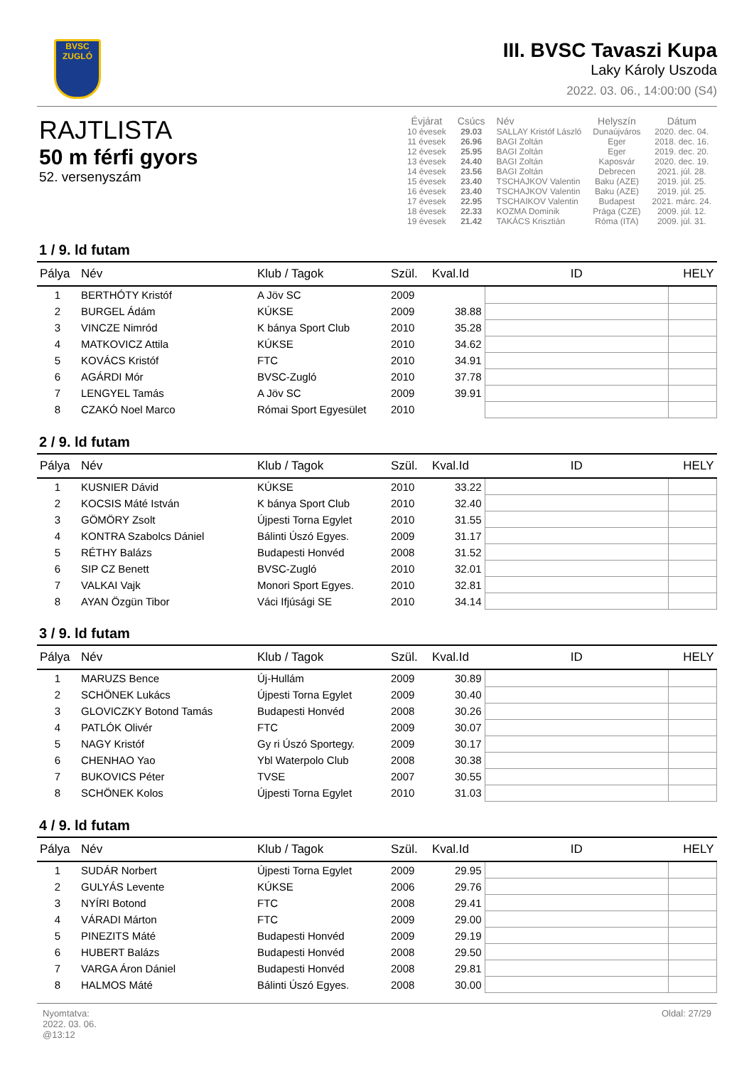BVSC
ZUGLÓ
III. BVSC Tavaszi Kupa
Laky Károly Uszoda
2022. 03. 06., 14:00:00 (S4)
RAJTLISTA
50 m férfi gyors
52. versenyszám
| Évjárat | Csúcs | Név | Helyszín | Dátum |
| --- | --- | --- | --- | --- |
| 10 évesek | 29.03 | SALLAY Kristóf László | Dunaújváros | 2020. dec. 04. |
| 11 évesek | 26.96 | BAGI Zoltán | Eger | 2018. dec. 16. |
| 12 évesek | 25.95 | BAGI Zoltán | Eger | 2019. dec. 20. |
| 13 évesek | 24.40 | BAGI Zoltán | Kaposvár | 2020. dec. 19. |
| 14 évesek | 23.56 | BAGI Zoltán | Debrecen | 2021. júl. 28. |
| 15 évesek | 23.40 | TSCHAJKOV Valentin | Baku (AZE) | 2019. júl. 25. |
| 16 évesek | 23.40 | TSCHAJKOV Valentin | Baku (AZE) | 2019. júl. 25. |
| 17 évesek | 22.95 | TSCHAIKOV Valentin | Budapest | 2021. márc. 24. |
| 18 évesek | 22.33 | KOZMA Dominik | Prága (CZE) | 2009. júl. 12. |
| 19 évesek | 21.42 | TAKÁCS Krisztián | Róma (ITA) | 2009. júl. 31. |
1 / 9. ld futam
| Pálya | Név | Klub / Tagok | Szül. | Kval.Id | ID | HELY |
| --- | --- | --- | --- | --- | --- | --- |
| 1 | BERTHÓTY Kristóf | A Jöv SC | 2009 | | | |
| 2 | BURGEL Ádám | KÚKSE | 2009 | 38.88 | | |
| 3 | VINCZE Nimród | K bánya Sport Club | 2010 | 35.28 | | |
| 4 | MATKOVICZ Attila | KÚKSE | 2010 | 34.62 | | |
| 5 | KOVÁCS Kristóf | FTC | 2010 | 34.91 | | |
| 6 | AGÁRDI Mór | BVSC-Zugló | 2010 | 37.78 | | |
| 7 | LENGYEL Tamás | A Jöv SC | 2009 | 39.91 | | |
| 8 | CZAKÓ Noel Marco | Római Sport Egyesület | 2010 | | | |
2 / 9. ld futam
| Pálya | Név | Klub / Tagok | Szül. | Kval.Id | ID | HELY |
| --- | --- | --- | --- | --- | --- | --- |
| 1 | KUSNIER Dávid | KÚKSE | 2010 | 33.22 | | |
| 2 | KOCSIS Máté István | K bánya Sport Club | 2010 | 32.40 | | |
| 3 | GÖMÖRY Zsolt | Újpesti Torna Egylet | 2010 | 31.55 | | |
| 4 | KONTRA Szabolcs Dániel | Bálinti Úszó Egyes. | 2009 | 31.17 | | |
| 5 | RÉTHY Balázs | Budapesti Honvéd | 2008 | 31.52 | | |
| 6 | SIP CZ Benett | BVSC-Zugló | 2010 | 32.01 | | |
| 7 | VALKAI Vajk | Monori Sport Egyes. | 2010 | 32.81 | | |
| 8 | AYAN Özgün Tibor | Váci Ifjúsági SE | 2010 | 34.14 | | |
3 / 9. ld futam
| Pálya | Név | Klub / Tagok | Szül. | Kval.Id | ID | HELY |
| --- | --- | --- | --- | --- | --- | --- |
| 1 | MARUZS Bence | Új-Hullám | 2009 | 30.89 | | |
| 2 | SCHÖNEK Lukács | Újpesti Torna Egylet | 2009 | 30.40 | | |
| 3 | GLOVICZKY Botond Tamás | Budapesti Honvéd | 2008 | 30.26 | | |
| 4 | PATLÓK Olivér | FTC | 2009 | 30.07 | | |
| 5 | NAGY Kristóf | Gy ri Úszó Sportegy. | 2009 | 30.17 | | |
| 6 | CHENHAO Yao | Ybl Waterpolo Club | 2008 | 30.38 | | |
| 7 | BUKOVICS Péter | TVSE | 2007 | 30.55 | | |
| 8 | SCHÖNEK Kolos | Újpesti Torna Egylet | 2010 | 31.03 | | |
4 / 9. ld futam
| Pálya | Név | Klub / Tagok | Szül. | Kval.Id | ID | HELY |
| --- | --- | --- | --- | --- | --- | --- |
| 1 | SUDÁR Norbert | Újpesti Torna Egylet | 2009 | 29.95 | | |
| 2 | GULYÁS Levente | KÚKSE | 2006 | 29.76 | | |
| 3 | NYÍRI Botond | FTC | 2008 | 29.41 | | |
| 4 | VÁRADI Márton | FTC | 2009 | 29.00 | | |
| 5 | PINEZITS Máté | Budapesti Honvéd | 2009 | 29.19 | | |
| 6 | HUBERT Balázs | Budapesti Honvéd | 2008 | 29.50 | | |
| 7 | VARGA Áron Dániel | Budapesti Honvéd | 2008 | 29.81 | | |
| 8 | HALMOS Máté | Bálinti Úszó Egyes. | 2008 | 30.00 | | |
Nyomtatva:
2022. 03. 06.
@13:12
Oldal: 27/29